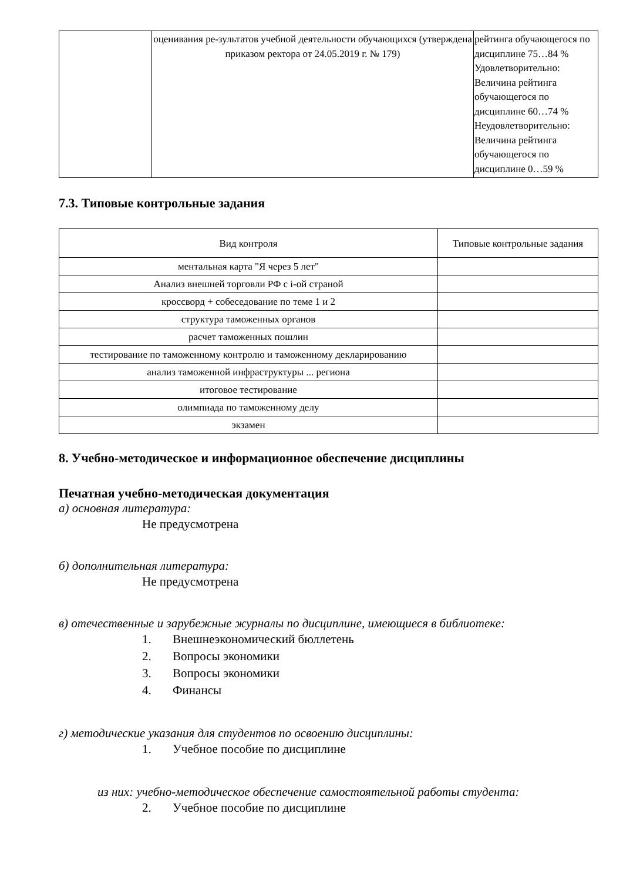| | оценивания ре-зультатов учебной деятельности обучающихся (утверждена приказом ректора от 24.05.2019 г. № 179) | рейтинга обучающегося по дисциплине 75…84 % Удовлетворительно: Величина рейтинга обучающегося по дисциплине 60…74 % Неудовлетворительно: Величина рейтинга обучающегося по дисциплине 0…59 % |
7.3. Типовые контрольные задания
| Вид контроля | Типовые контрольные задания |
| --- | --- |
| ментальная карта "Я через 5 лет" | |
| Анализ внешней торговли РФ с i-ой страной | |
| кроссворд + собеседование по теме 1 и 2 | |
| структура таможенных органов | |
| расчет таможенных пошлин | |
| тестирование по таможенному контролю и таможенному декларированию | |
| анализ таможенной инфраструктуры ... региона | |
| итоговое тестирование | |
| олимпиада по таможенному делу | |
| экзамен | |
8. Учебно-методическое и информационное обеспечение дисциплины
Печатная учебно-методическая документация
а) основная литература:
Не предусмотрена
б) дополнительная литература:
Не предусмотрена
в) отечественные и зарубежные журналы по дисциплине, имеющиеся в библиотеке:
1. Внешнеэкономический бюллетень
2. Вопросы экономики
3. Вопросы экономики
4. Финансы
г) методические указания для студентов по освоению дисциплины:
1. Учебное пособие по дисциплине
из них: учебно-методическое обеспечение самостоятельной работы студента:
2. Учебное пособие по дисциплине